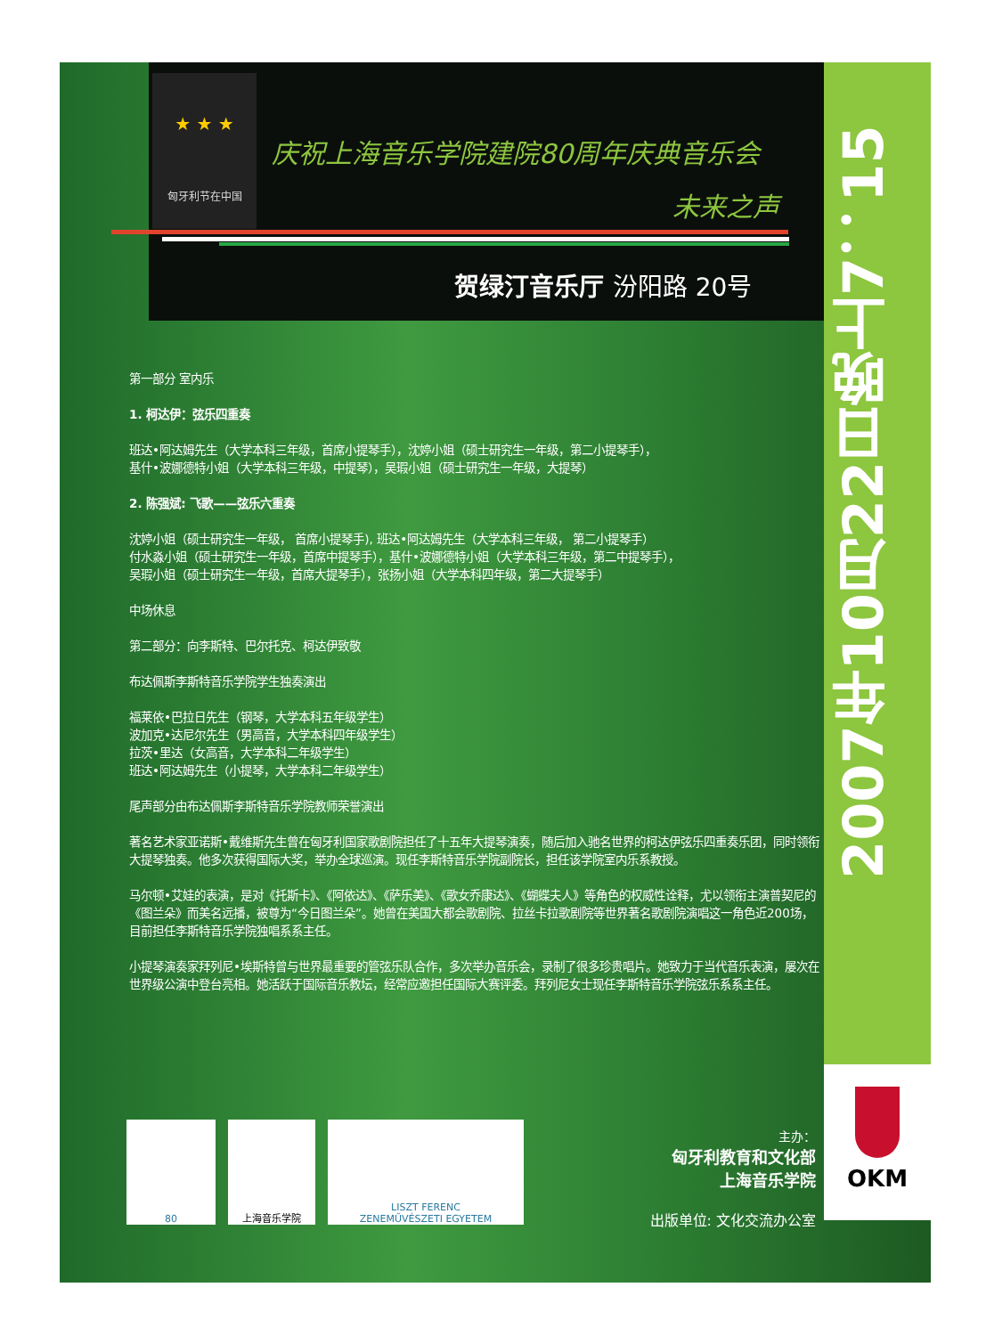2007年10月22日晚上7：15
OKM
★ ★ ★
匈牙利节在中国
庆祝上海音乐学院建院80周年庆典音乐会
未来之声
贺绿汀音乐厅 汾阳路 20号
第一部分 室内乐
1. 柯达伊：弦乐四重奏
班达•阿达姆先生（大学本科三年级，首席小提琴手），沈婷小姐（硕士研究生一年级，第二小提琴手），
基什•波娜德特小姐（大学本科三年级，中提琴），吴瑕小姐（硕士研究生一年级，大提琴）
2. 陈强斌: 飞歌——弦乐六重奏
沈婷小姐（硕士研究生一年级， 首席小提琴手), 班达•阿达姆先生（大学本科三年级， 第二小提琴手）
付水淼小姐（硕士研究生一年级，首席中提琴手），基什•波娜德特小姐（大学本科三年级，第二中提琴手），
吴瑕小姐（硕士研究生一年级，首席大提琴手），张扬小姐（大学本科四年级，第二大提琴手）
中场休息
第二部分：向李斯特、巴尔托克、柯达伊致敬
布达佩斯李斯特音乐学院学生独奏演出
福莱依•巴拉日先生（钢琴，大学本科五年级学生）
波加克•达尼尔先生（男高音，大学本科四年级学生）
拉茨•里达（女高音，大学本科二年级学生）
班达•阿达姆先生（小提琴，大学本科二年级学生）
尾声部分由布达佩斯李斯特音乐学院教师荣誉演出
著名艺术家亚诺斯•戴维斯先生曾在匈牙利国家歌剧院担任了十五年大提琴演奏，随后加入驰名世界的柯达伊弦乐四重奏乐团，同时领衔大提琴独奏。他多次获得国际大奖，举办全球巡演。现任李斯特音乐学院副院长，担任该学院室内乐系教授。
马尔顿•艾娃的表演，是对《托斯卡》、《阿依达》、《萨乐美》、《歌女乔康达》、《蝴蝶夫人》等角色的权威性诠释，尤以领衔主演普契尼的《图兰朵》而美名远播，被尊为“今日图兰朵”。她曾在美国大都会歌剧院、拉丝卡拉歌剧院等世界著名歌剧院演唱这一角色近200场，目前担任李斯特音乐学院独唱系系主任。
小提琴演奏家拜列尼•埃斯特曾与世界最重要的管弦乐队合作，多次举办音乐会，录制了很多珍贵唱片。她致力于当代音乐表演，屡次在世界级公演中登台亮相。她活跃于国际音乐教坛，经常应邀担任国际大赛评委。拜列尼女士现任李斯特音乐学院弦乐系系主任。
80 上海音乐学院 LISZT FERENC
ZENEMŰVÉSZETI EGYETEM
主办：
匈牙利教育和文化部
上海音乐学院
出版单位: 文化交流办公室